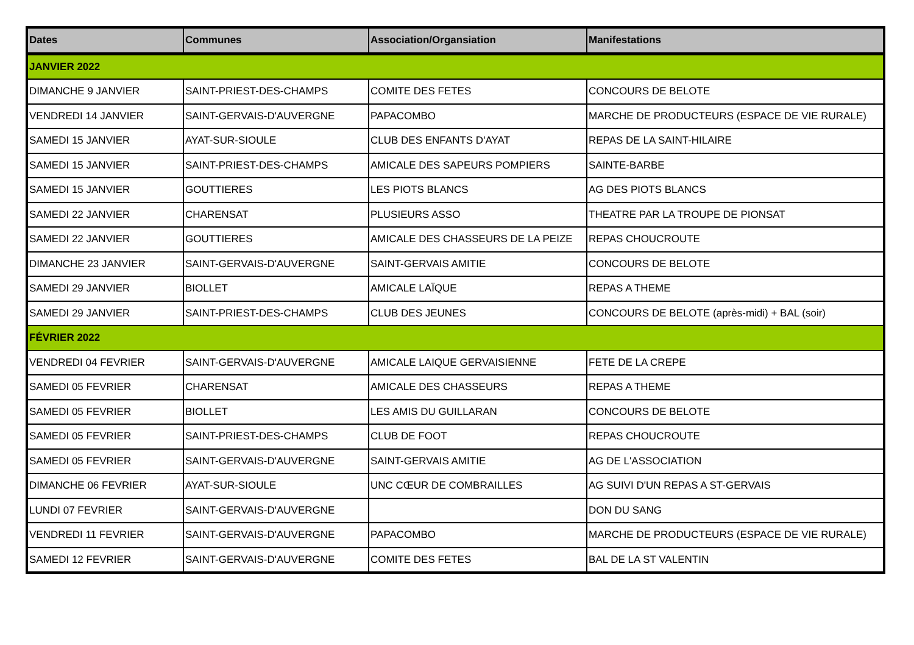| Dates | Communes | Association/Organsiation | Manifestations |
| --- | --- | --- | --- |
| JANVIER 2022 | | | |
| DIMANCHE 9 JANVIER | SAINT-PRIEST-DES-CHAMPS | COMITE DES FETES | CONCOURS DE BELOTE |
| VENDREDI 14 JANVIER | SAINT-GERVAIS-D'AUVERGNE | PAPACOMBO | MARCHE DE PRODUCTEURS (ESPACE DE VIE RURALE) |
| SAMEDI 15 JANVIER | AYAT-SUR-SIOULE | CLUB DES ENFANTS D'AYAT | REPAS DE LA SAINT-HILAIRE |
| SAMEDI 15 JANVIER | SAINT-PRIEST-DES-CHAMPS | AMICALE DES SAPEURS POMPIERS | SAINTE-BARBE |
| SAMEDI 15 JANVIER | GOUTTIERES | LES PIOTS BLANCS | AG DES PIOTS BLANCS |
| SAMEDI 22 JANVIER | CHARENSAT | PLUSIEURS ASSO | THEATRE PAR LA TROUPE DE PIONSAT |
| SAMEDI 22 JANVIER | GOUTTIERES | AMICALE DES CHASSEURS DE LA PEIZE | REPAS CHOUCROUTE |
| DIMANCHE 23 JANVIER | SAINT-GERVAIS-D'AUVERGNE | SAINT-GERVAIS AMITIE | CONCOURS DE BELOTE |
| SAMEDI 29 JANVIER | BIOLLET | AMICALE LAÏQUE | REPAS A THEME |
| SAMEDI 29 JANVIER | SAINT-PRIEST-DES-CHAMPS | CLUB DES JEUNES | CONCOURS DE BELOTE (après-midi) + BAL (soir) |
| FÉVRIER 2022 | | | |
| VENDREDI 04 FEVRIER | SAINT-GERVAIS-D'AUVERGNE | AMICALE LAIQUE GERVAISIENNE | FETE DE LA CREPE |
| SAMEDI 05 FEVRIER | CHARENSAT | AMICALE DES CHASSEURS | REPAS A THEME |
| SAMEDI 05 FEVRIER | BIOLLET | LES AMIS DU GUILLARAN | CONCOURS DE BELOTE |
| SAMEDI 05 FEVRIER | SAINT-PRIEST-DES-CHAMPS | CLUB DE FOOT | REPAS CHOUCROUTE |
| SAMEDI 05 FEVRIER | SAINT-GERVAIS-D'AUVERGNE | SAINT-GERVAIS AMITIE | AG DE L'ASSOCIATION |
| DIMANCHE 06 FEVRIER | AYAT-SUR-SIOULE | UNC CŒUR DE COMBRAILLES | AG SUIVI D'UN REPAS A ST-GERVAIS |
| LUNDI 07 FEVRIER | SAINT-GERVAIS-D'AUVERGNE | | DON DU SANG |
| VENDREDI 11 FEVRIER | SAINT-GERVAIS-D'AUVERGNE | PAPACOMBO | MARCHE DE PRODUCTEURS (ESPACE DE VIE RURALE) |
| SAMEDI 12 FEVRIER | SAINT-GERVAIS-D'AUVERGNE | COMITE DES FETES | BAL DE LA ST VALENTIN |